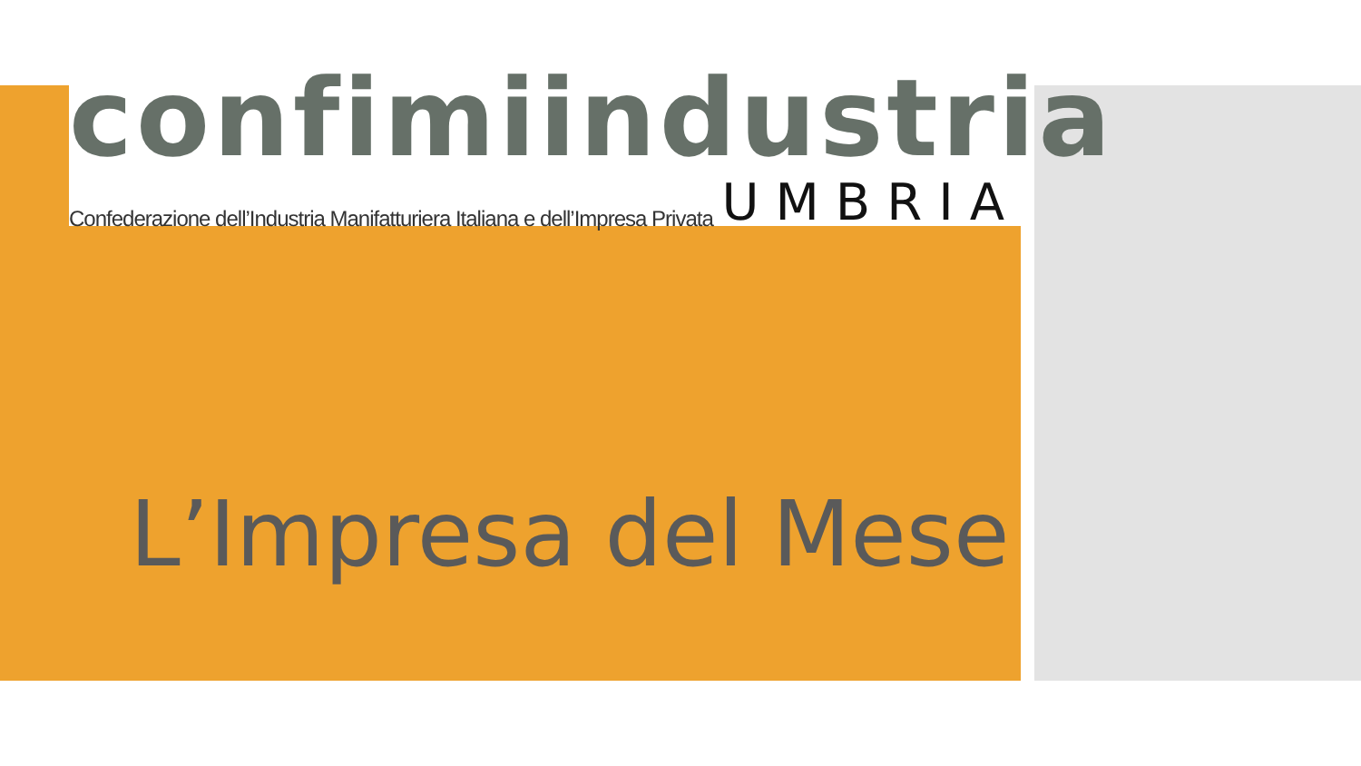confimiindustria
Confederazione dell’Industria Manifatturiera Italiana e dell’Impresa Privata UMBRIA
L’Impresa del Mese